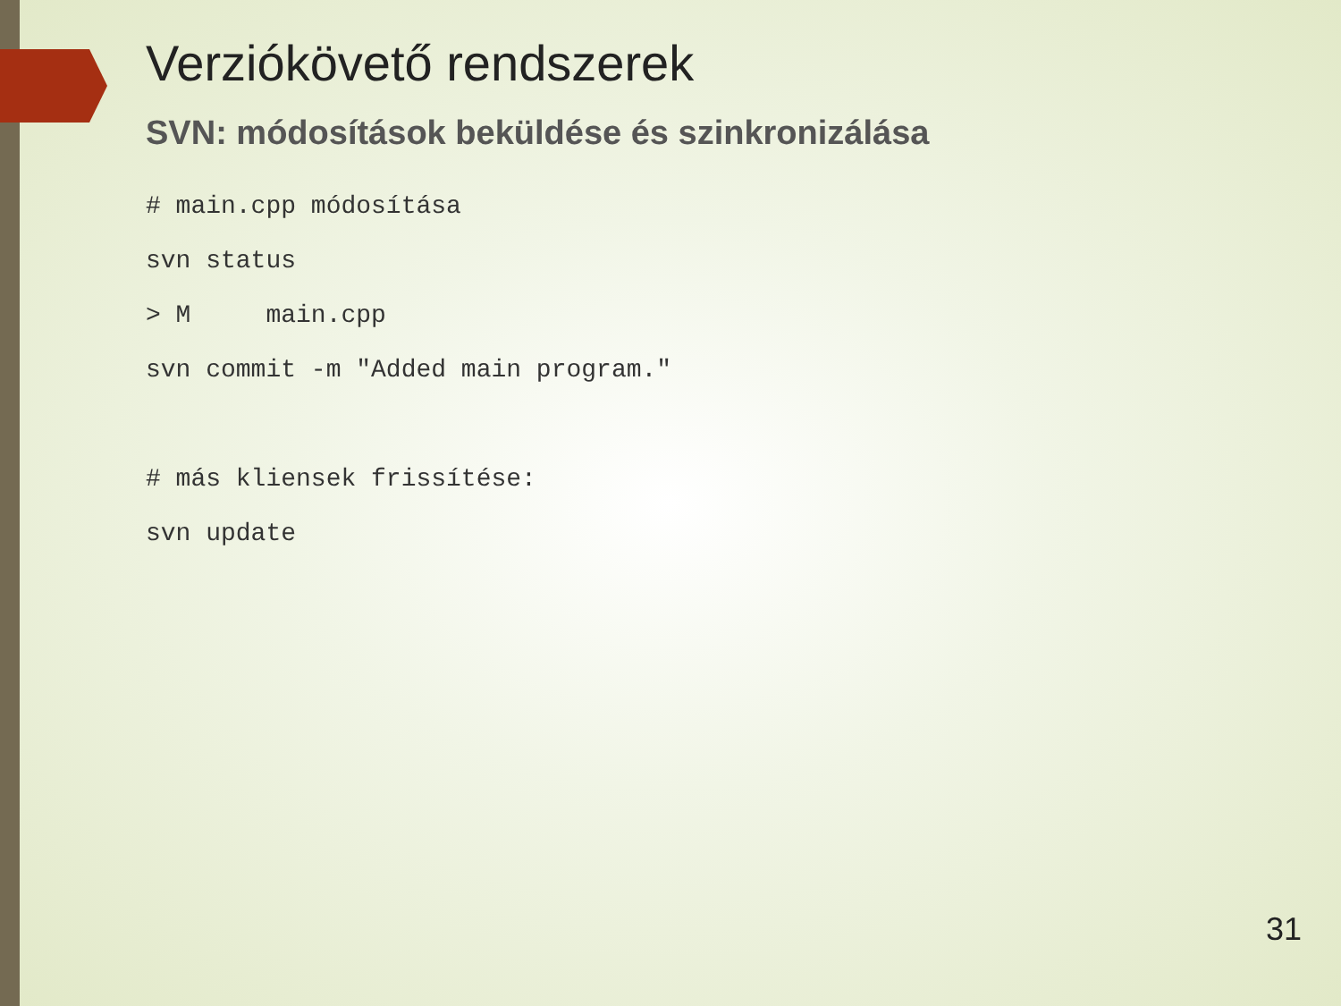Verziókövető rendszerek
SVN: módosítások beküldése és szinkronizálása
# main.cpp módosítása
svn status
> M     main.cpp
svn commit -m "Added main program."

# más kliensek frissítése:
svn update
31